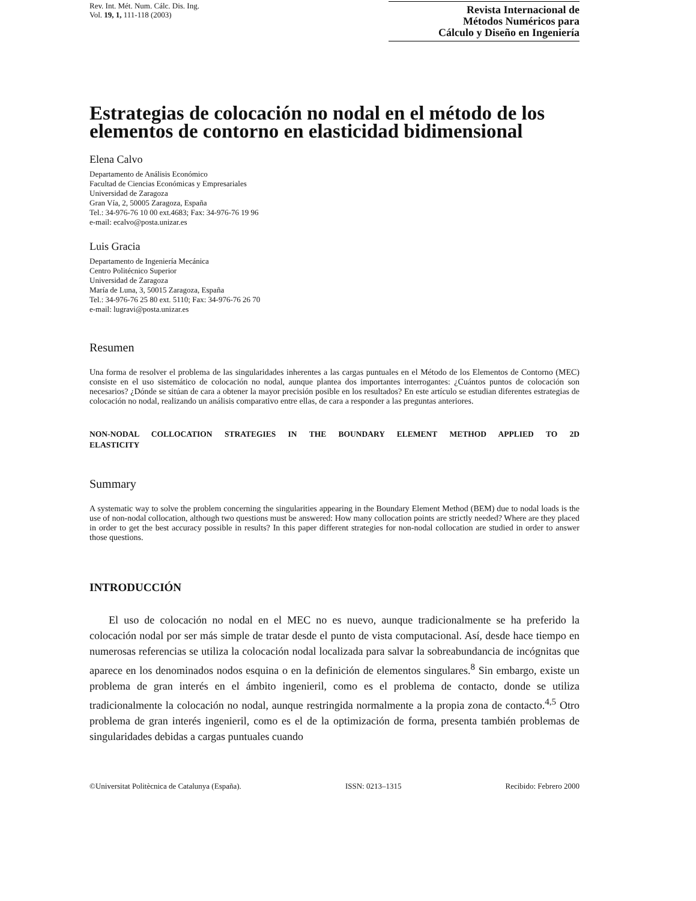Rev. Int. Mét. Num. Cálc. Dis. Ing.
Vol. 19, 1, 111-118 (2003)
Revista Internacional de
Métodos Numéricos para
Cálculo y Diseño en Ingeniería
Estrategias de colocación no nodal en el método de los elementos de contorno en elasticidad bidimensional
Elena Calvo
Departamento de Análisis Económico
Facultad de Ciencias Económicas y Empresariales
Universidad de Zaragoza
Gran Vía, 2, 50005 Zaragoza, España
Tel.: 34-976-76 10 00 ext.4683; Fax: 34-976-76 19 96
e-mail: ecalvo@posta.unizar.es
Luis Gracia
Departamento de Ingeniería Mecánica
Centro Politécnico Superior
Universidad de Zaragoza
María de Luna, 3, 50015 Zaragoza, España
Tel.: 34-976-76 25 80 ext. 5110; Fax: 34-976-76 26 70
e-mail: lugravi@posta.unizar.es
Resumen
Una forma de resolver el problema de las singularidades inherentes a las cargas puntuales en el Método de los Elementos de Contorno (MEC) consiste en el uso sistemático de colocación no nodal, aunque plantea dos importantes interrogantes: ¿Cuántos puntos de colocación son necesarios? ¿Dónde se sitúan de cara a obtener la mayor precisión posible en los resultados? En este artículo se estudian diferentes estrategias de colocación no nodal, realizando un análisis comparativo entre ellas, de cara a responder a las preguntas anteriores.
NON-NODAL COLLOCATION STRATEGIES IN THE BOUNDARY ELEMENT METHOD APPLIED TO 2D ELASTICITY
Summary
A systematic way to solve the problem concerning the singularities appearing in the Boundary Element Method (BEM) due to nodal loads is the use of non-nodal collocation, although two questions must be answered: How many collocation points are strictly needed? Where are they placed in order to get the best accuracy possible in results? In this paper different strategies for non-nodal collocation are studied in order to answer those questions.
INTRODUCCIÓN
El uso de colocación no nodal en el MEC no es nuevo, aunque tradicionalmente se ha preferido la colocación nodal por ser más simple de tratar desde el punto de vista computacional. Así, desde hace tiempo en numerosas referencias se utiliza la colocación nodal localizada para salvar la sobreabundancia de incógnitas que aparece en los denominados nodos esquina o en la definición de elementos singulares.<sup>8</sup> Sin embargo, existe un problema de gran interés en el ámbito ingenieril, como es el problema de contacto, donde se utiliza tradicionalmente la colocación no nodal, aunque restringida normalmente a la propia zona de contacto.<sup>4,5</sup> Otro problema de gran interés ingenieril, como es el de la optimización de forma, presenta también problemas de singularidades debidas a cargas puntuales cuando
©Universitat Politècnica de Catalunya (España). ISSN: 0213–1315 Recibido: Febrero 2000